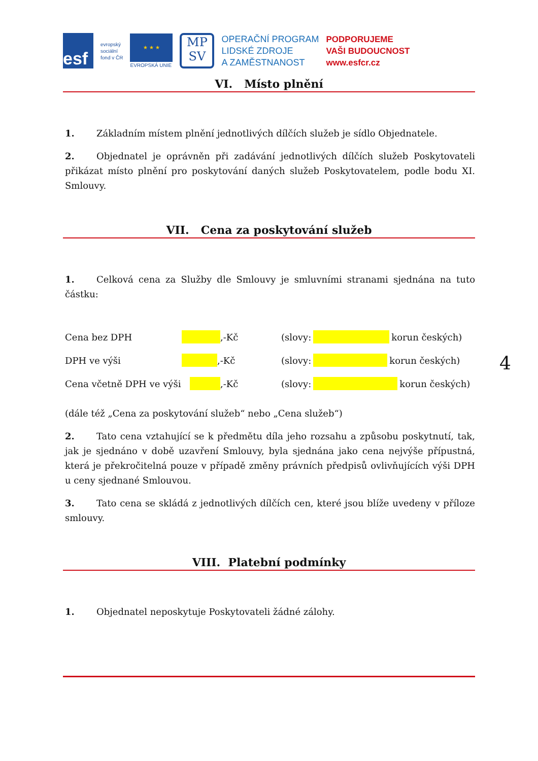esf
evropský
sociální
fond v ČR
★ ★ ★
EVROPSKÁ UNIE
MP
SV
OPERAČNÍ PROGRAM
LIDSKÉ ZDROJE
A ZAMĚSTNANOST
PODPORUJEME
VAŠI BUDOUCNOST
www.esfcr.cz
VI. Místo plnění
1. Základním místem plnění jednotlivých dílčích služeb je sídlo Objednatele.
2. Objednatel je oprávněn při zadávání jednotlivých dílčích služeb Poskytovateli přikázat místo plnění pro poskytování daných služeb Poskytovatelem, podle bodu XI. Smlouvy.
VII. Cena za poskytování služeb
1. Celková cena za Služby dle Smlouvy je smluvními stranami sjednána na tuto částku:
Cena bez DPH ,-Kč (slovy: korun českých)
DPH ve výši ,-Kč (slovy: korun českých)
Cena včetně DPH ve výši ,-Kč (slovy: korun českých)
(dále též „Cena za poskytování služeb“ nebo „Cena služeb“)
2. Tato cena vztahující se k předmětu díla jeho rozsahu a způsobu poskytnutí, tak, jak je sjednáno v době uzavření Smlouvy, byla sjednána jako cena nejvýše přípustná, která je překročitelná pouze v případě změny právních předpisů ovlivňujících výši DPH u ceny sjednané Smlouvou.
3. Tato cena se skládá z jednotlivých dílčích cen, které jsou blíže uvedeny v příloze smlouvy.
VIII. Platební podmínky
1. Objednatel neposkytuje Poskytovateli žádné zálohy.
4